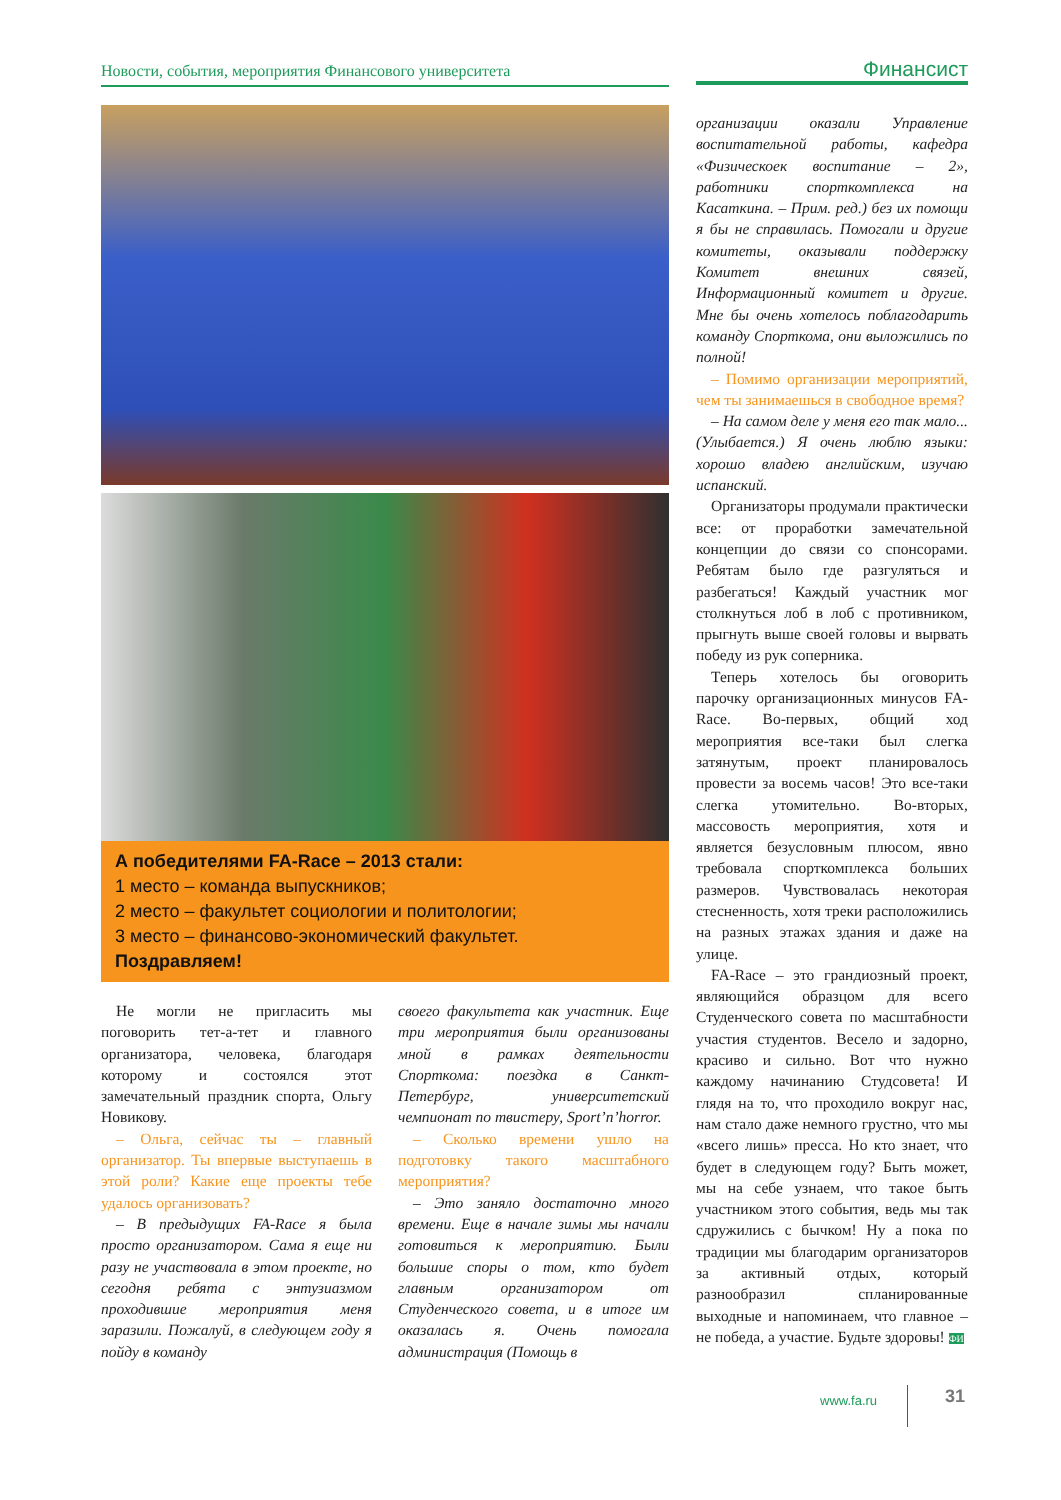Новости, события, мероприятия Финансового университета Финансист
А победителями FA-Race – 2013 стали:
1 место – команда выпускников;
2 место – факультет социологии и политологии;
3 место – финансово-экономический факультет.
Поздравляем!
Не могли не пригласить мы поговорить тет-а-тет и главного организатора, человека, благодаря которому и состоялся этот замечательный праздник спорта, Ольгу Новикову.
– Ольга, сейчас ты – главный организатор. Ты впервые выступаешь в этой роли? Какие еще проекты тебе удалось организовать?
– В предыдущих FA-Race я была просто организатором. Сама я еще ни разу не участвовала в этом проекте, но сегодня ребята с энтузиазмом проходившие мероприятия меня заразили. Пожалуй, в следующем году я пойду в команду
своего факультета как участник. Еще три мероприятия были организованы мной в рамках деятельности Спорткома: поездка в Санкт-Петербург, университетский чемпионат по твистеру, Sport’n’horror.
– Сколько времени ушло на подготовку такого масштабного мероприятия?
– Это заняло достаточно много времени. Еще в начале зимы мы начали готовиться к мероприятию. Были большие споры о том, кто будет главным организатором от Студенческого совета, и в итоге им оказалась я. Очень помогала администрация (Помощь в
организации оказали Управление воспитательной работы, кафедра «Физическоек воспитание – 2», работники спорткомплекса на Касаткина. – Прим. ред.) без их помощи я бы не справилась. Помогали и другие комитеты, оказывали поддержку Комитет внешних связей, Информационный комитет и другие. Мне бы очень хотелось поблагодарить команду Спорткома, они выложились по полной!
– Помимо организации мероприятий, чем ты занимаешься в свободное время?
– На самом деле у меня его так мало... (Улыбается.) Я очень люблю языки: хорошо владею английским, изучаю испанский.
Организаторы продумали практически все: от проработки замечательной концепции до связи со спонсорами. Ребятам было где разгуляться и разбегаться! Каждый участник мог столкнуться лоб в лоб с противником, прыгнуть выше своей головы и вырвать победу из рук соперника.
Теперь хотелось бы оговорить парочку организационных минусов FA-Race. Во-первых, общий ход мероприятия все-таки был слегка затянутым, проект планировалось провести за восемь часов! Это все-таки слегка утомительно. Во-вторых, массовость мероприятия, хотя и является безусловным плюсом, явно требовала спорткомплекса больших размеров. Чувствовалась некоторая стесненность, хотя треки расположились на разных этажах здания и даже на улице.
FA-Race – это грандиозный проект, являющийся образцом для всего Студенческого совета по масштабности участия студентов. Весело и задорно, красиво и сильно. Вот что нужно каждому начинанию Студсовета! И глядя на то, что проходило вокруг нас, нам стало даже немного грустно, что мы «всего лишь» пресса. Но кто знает, что будет в следующем году? Быть может, мы на себе узнаем, что такое быть участником этого события, ведь мы так сдружились с бычком! Ну а пока по традиции мы благодарим организаторов за активный отдых, который разнообразил спланированные выходные и напоминаем, что главное – не победа, а участие. Будьте здоровы! ФИ
www.fa.ru 31